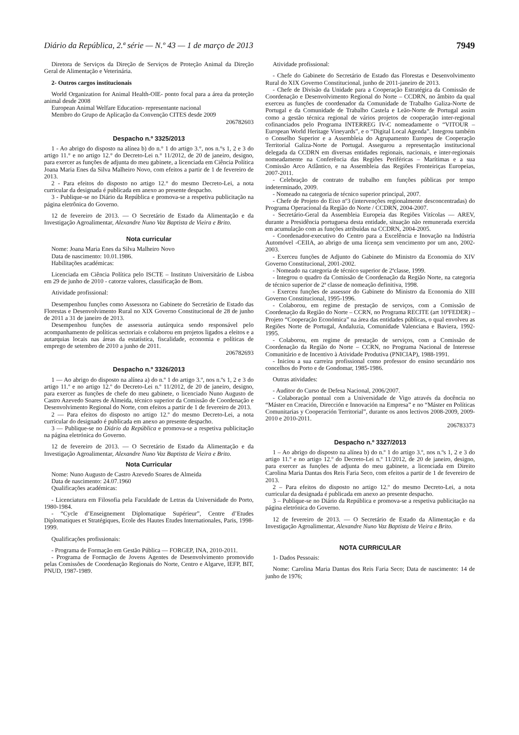Diário da República, 2.ª série — N.º 43 — 1 de março de 2013 7949
Diretora de Serviços da Direção de Serviços de Proteção Animal da Direção Geral de Alimentação e Veterinária.
2- Outros cargos institucionais
World Organization for Animal Health-OIE- ponto focal para a área da proteção animal desde 2008
European Animal Welfare Education- representante nacional
Membro do Grupo de Aplicação da Convenção CITES desde 2009
206782603
Despacho n.º 3325/2013
1 - Ao abrigo do disposto na alínea b) do n.° 1 do artigo 3.°, nos n.°s 1, 2 e 3 do artigo 11.° e no artigo 12.° do Decreto-Lei n.° 11/2012, de 20 de janeiro, designo, para exercer as funções de adjunta do meu gabinete, a licenciada em Ciência Política Joana Maria Enes da Silva Malheiro Novo, com efeitos a partir de 1 de fevereiro de 2013.
2 - Para efeitos do disposto no artigo 12.° do mesmo Decreto-Lei, a nota curricular da designada é publicada em anexo ao presente despacho.
3 - Publique-se no Diário da República e promova-se a respetiva publicitação na página eletrônica do Governo.
12 de fevereiro de 2013. — O Secretário de Estado da Alimentação e da Investigação Agroalimentar, Alexandre Nuno Vaz Baptista de Vieira e Brito.
Nota curricular
Nome: Joana Maria Enes da Silva Malheiro Novo
Data de nascimento: 10.01.1986.
Habilitações académicas:
Licenciada em Ciência Política pelo ISCTE – Instituto Universitário de Lisboa em 29 de junho de 2010 - catorze valores, classificação de Bom.
Atividade profissional:
Desempenhou funções como Assessora no Gabinete do Secretário de Estado das Florestas e Desenvolvimento Rural no XIX Governo Constitucional de 28 de junho de 2011 a 31 de janeiro de 2013.
Desempenhou funções de assessoria autárquica sendo responsável pelo acompanhamento de políticas sectoriais e colaborou em projetos ligados a eleitos e a autarquias locais nas áreas da estatística, fiscalidade, economia e políticas de emprego de setembro de 2010 a junho de 2011.
206782693
Despacho n.º 3326/2013
1 — Ao abrigo do disposto na alínea a) do n.º 1 do artigo 3.º, nos n.ºs 1, 2 e 3 do artigo 11.º e no artigo 12.º do Decreto-Lei n.º 11/2012, de 20 de janeiro, designo, para exercer as funções de chefe do meu gabinete, o licenciado Nuno Augusto de Castro Azevedo Soares de Almeida, técnico superior da Comissão de Coordenação e Desenvolvimento Regional do Norte, com efeitos a partir de 1 de fevereiro de 2013.
2 — Para efeitos do disposto no artigo 12.º do mesmo Decreto-Lei, a nota curricular do designado é publicada em anexo ao presente despacho.
3 — Publique-se no Diário da República e promova-se a respetiva publicitação na página eletrónica do Governo.
12 de fevereiro de 2013. — O Secretário de Estado da Alimentação e da Investigação Agroalimentar, Alexandre Nuno Vaz Baptista de Vieira e Brito.
Nota Curricular
Nome: Nuno Augusto de Castro Azevedo Soares de Almeida
Data de nascimento: 24.07.1960
Qualificações académicas:
- Licenciatura em Filosofia pela Faculdade de Letras da Universidade do Porto, 1980-1984.
- “Cycle d’Enseignement Diplomatique Supérieur”, Centre d’Etudes Diplomatiques et Stratégiques, Ecole des Hautes Etudes Internationales, Paris, 1998-1999.
Qualificações profissionais:
- Programa de Formação em Gestão Pública — FORGEP, INA, 2010-2011.
- Programa de Formação de Jovens Agentes de Desenvolvimento promovido pelas Comissões de Coordenação Regionais do Norte, Centro e Algarve, IEFP, BIT, PNUD, 1987-1989.
Atividade profissional:
- Chefe do Gabinete do Secretário de Estado das Florestas e Desenvolvimento Rural do XIX Governo Constitucional, junho de 2011-janeiro de 2013.
- Chefe de Divisão da Unidade para a Cooperação Estratégica da Comissão de Coordenação e Desenvolvimento Regional do Norte – CCDRN, no âmbito da qual exerceu as funções de coordenador da Comunidade de Trabalho Galiza-Norte de Portugal e da Comunidade de Trabalho Castela e Leão-Norte de Portugal assim como a gestão técnica regional de vários projetos de cooperação inter-regional cofinanciados pelo Programa INTERREG IV-C nomeadamente o “VITOUR – European World Heritage Vineyards”, e o “Digital Local Agenda”. Integrou também o Conselho Superior e a Assembleia do Agrupamento Europeu de Cooperação Territorial Galiza-Norte de Portugal. Assegurou a representação institucional delegada da CCDRN em diversas entidades regionais, nacionais, e inter-regionais nomeadamente na Conferência das Regiões Periféricas – Marítimas e a sua Comissão Arco Atlântico, e na Assembleia das Regiões Fronteiriças Europeias, 2007-2011.
- Celebração de contrato de trabalho em funções públicas por tempo indeterminado, 2009.
- Nomeado na categoria de técnico superior principal, 2007.
- Chefe de Projeto do Eixo nº3 (intervenções regionalmente desconcentradas) do Programa Operacional da Região do Norte / CCDRN, 2004-2007.
- Secretário-Geral da Assembleia Europeia das Regiões Vitícolas — AREV, durante a Presidência portuguesa desta entidade, situação não remunerada exercida em acumulação com as funções atribuídas na CCDRN, 2004-2005.
- Coordenador-executivo do Centro para a Excelência e Inovação na Indústria Automóvel -CEIIA, ao abrigo de uma licença sem vencimento por um ano, 2002-2003.
- Exerceu funções de Adjunto do Gabinete do Ministro da Economia do XIV Governo Constitucional, 2001-2002.
- Nomeado na categoria de técnico superior de 2ªclasse, 1999.
- Integrou o quadro da Comissão de Coordenação da Região Norte, na categoria de técnico superior de 2ª classe de nomeação definitiva, 1998.
- Exerceu funções de assessor do Gabinete do Ministro da Economia do XIII Governo Constitucional, 1995-1996.
- Colaborou, em regime de prestação de serviços, com a Comissão de Coordenação da Região do Norte – CCRN, no Programa RECITE (art 10ºFEDER) – Projeto “Cooperação Económica” na área das entidades públicas, o qual envolveu as Regiões Norte de Portugal, Andaluzia, Comunidade Valenciana e Baviera, 1992-1995.
- Colaborou, em regime de prestação de serviços, com a Comissão de Coordenação da Região do Norte – CCRN, no Programa Nacional de Interesse Comunitário e de Incentivo à Atividade Produtiva (PNICIAP), 1988-1991.
- Iniciou a sua carreira profissional como professor do ensino secundário nos concelhos do Porto e de Gondomar, 1985-1986.
Outras atividades:
- Auditor do Curso de Defesa Nacional, 2006/2007.
- Colaboração pontual com a Universidade de Vigo através da docência no “Máster en Creación, Dirección e Innovación na Empresa” e no “Máster en Políticas Comunitarias y Cooperación Territorial”, durante os anos lectivos 2008-2009, 2009-2010 e 2010-2011.
206783373
Despacho n.º 3327/2013
1 – Ao abrigo do disposto na alínea b) do n.º 1 do artigo 3.º, nos n.ºs 1, 2 e 3 do artigo 11.º e no artigo 12.º do Decreto-Lei n.º 11/2012, de 20 de janeiro, designo, para exercer as funções de adjunta do meu gabinete, a licenciada em Direito Carolina Maria Dantas dos Reis Faria Seco, com efeitos a partir de 1 de fevereiro de 2013.
2 – Para efeitos do disposto no artigo 12.º do mesmo Decreto-Lei, a nota curricular da designada é publicada em anexo ao presente despacho.
3 – Publique-se no Diário da República e promova-se a respetiva publicitação na página eletrónica do Governo.
12 de fevereiro de 2013. — O Secretário de Estado da Alimentação e da Investigação Agroalimentar, Alexandre Nuno Vaz Baptista de Vieira e Brito.
NOTA CURRICULAR
1- Dados Pessoais:
Nome: Carolina Maria Dantas dos Reis Faria Seco; Data de nascimento: 14 de junho de 1976;